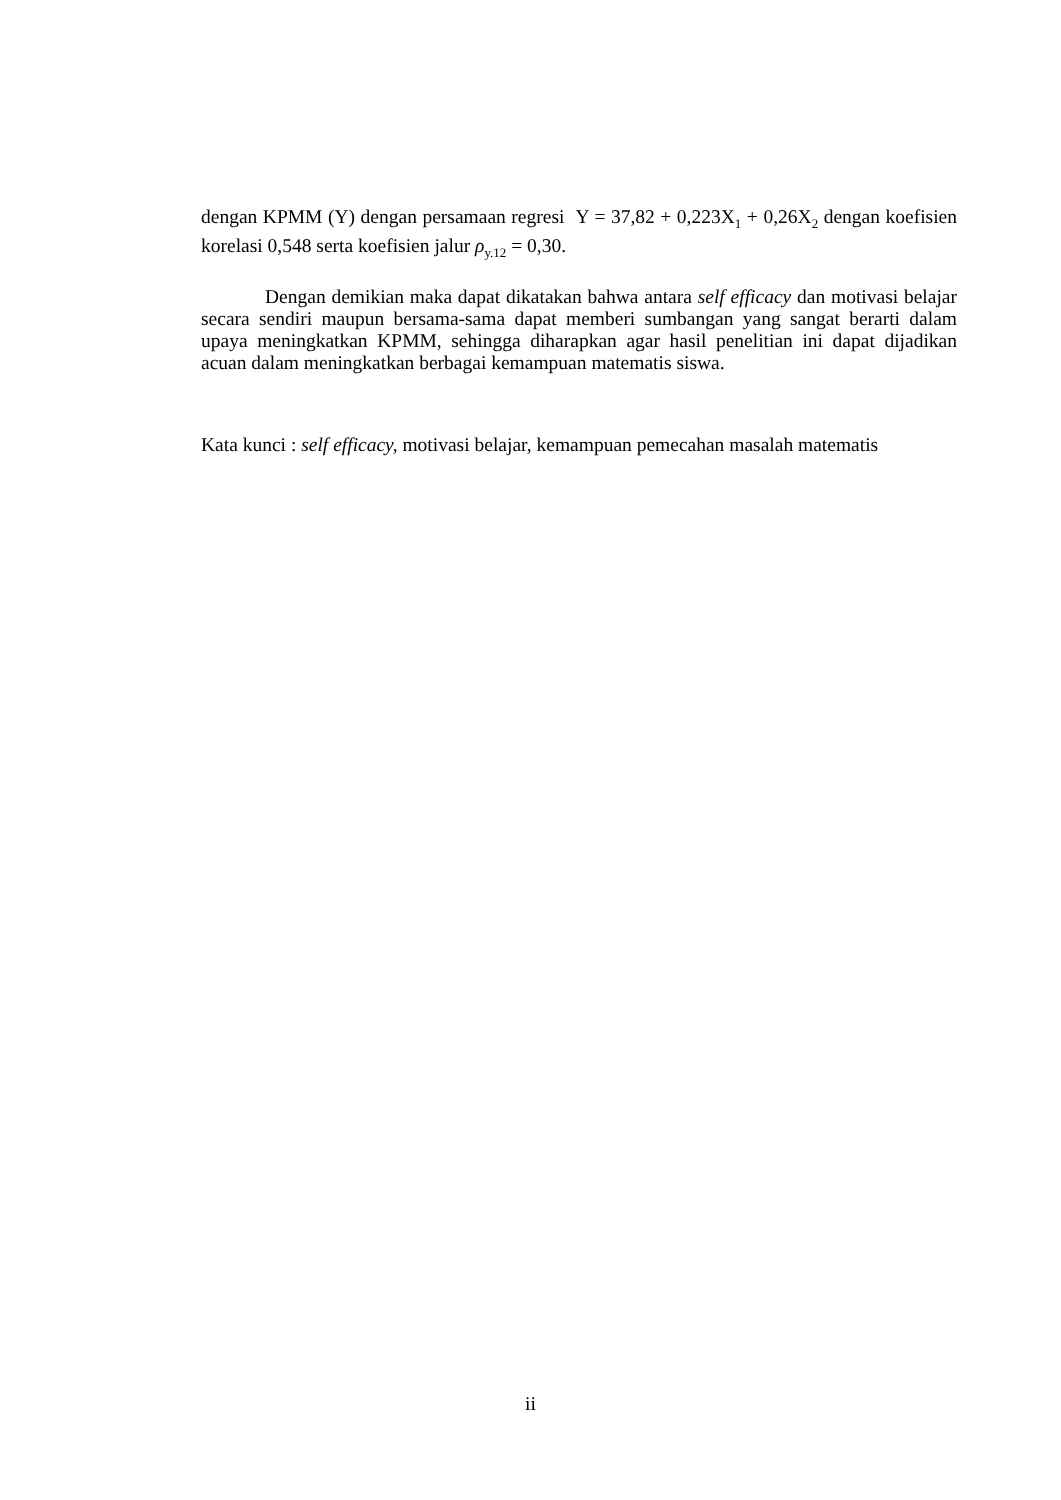dengan KPMM (Y) dengan persamaan regresi Y = 37,82 + 0,223X<sub>1</sub> + 0,26X<sub>2</sub> dengan koefisien korelasi 0,548 serta koefisien jalur ρ<sub>y.12</sub> = 0,30.
Dengan demikian maka dapat dikatakan bahwa antara self efficacy dan motivasi belajar secara sendiri maupun bersama-sama dapat memberi sumbangan yang sangat berarti dalam upaya meningkatkan KPMM, sehingga diharapkan agar hasil penelitian ini dapat dijadikan acuan dalam meningkatkan berbagai kemampuan matematis siswa.
Kata kunci : self efficacy, motivasi belajar, kemampuan pemecahan masalah matematis
ii